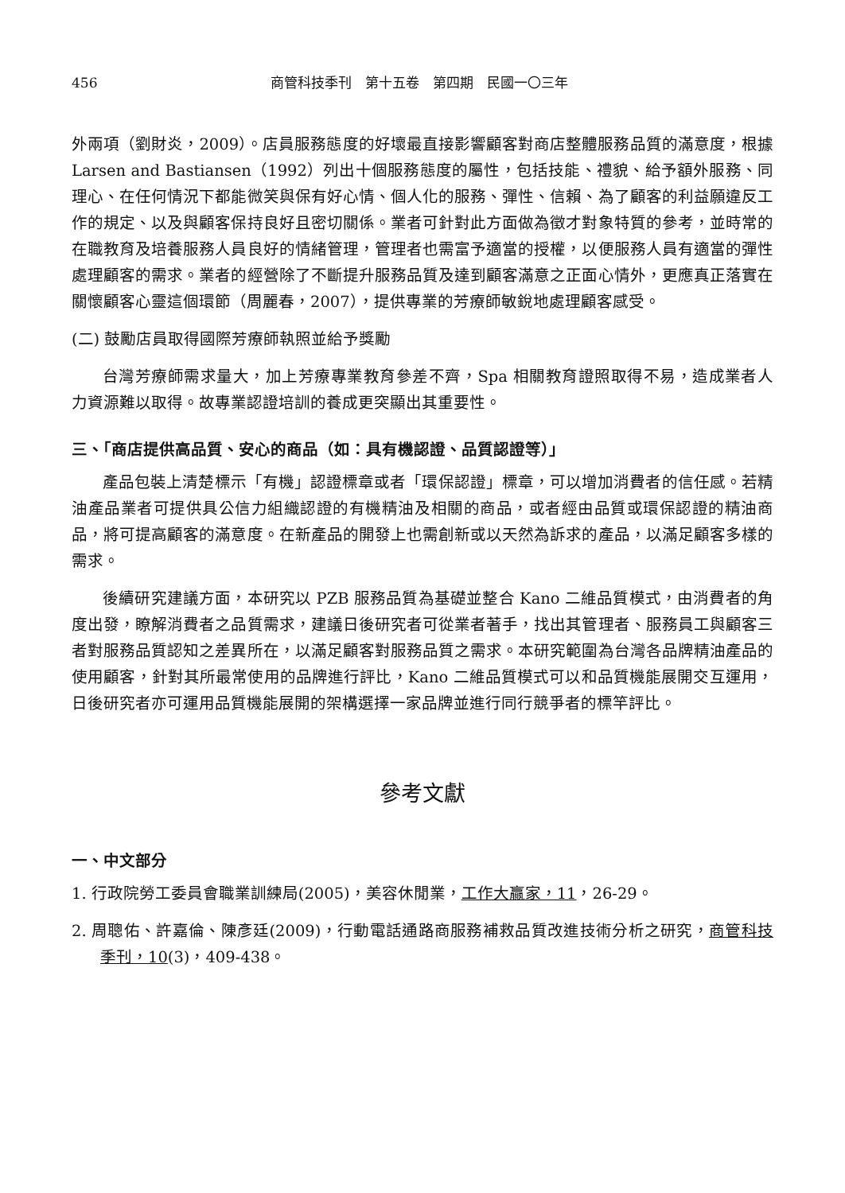456 商管科技季刊　第十五卷　第四期　民國一〇三年
外兩項（劉財炎，2009）。店員服務態度的好壞最直接影響顧客對商店整體服務品質的滿意度，根據 Larsen and Bastiansen（1992）列出十個服務態度的屬性，包括技能、禮貌、給予額外服務、同理心、在任何情況下都能微笑與保有好心情、個人化的服務、彈性、信賴、為了顧客的利益願違反工作的規定、以及與顧客保持良好且密切關係。業者可針對此方面做為徵才對象特質的參考，並時常的在職教育及培養服務人員良好的情緒管理，管理者也需富予適當的授權，以便服務人員有適當的彈性處理顧客的需求。業者的經營除了不斷提升服務品質及達到顧客滿意之正面心情外，更應真正落實在關懷顧客心靈這個環節（周麗春，2007），提供專業的芳療師敏銳地處理顧客感受。
(二) 鼓勵店員取得國際芳療師執照並給予獎勵
台灣芳療師需求量大，加上芳療專業教育參差不齊，Spa 相關教育證照取得不易，造成業者人力資源難以取得。故專業認證培訓的養成更突顯出其重要性。
三、「商店提供高品質、安心的商品（如：具有機認證、品質認證等）」
產品包裝上清楚標示「有機」認證標章或者「環保認證」標章，可以增加消費者的信任感。若精油產品業者可提供具公信力組織認證的有機精油及相關的商品，或者經由品質或環保認證的精油商品，將可提高顧客的滿意度。在新產品的開發上也需創新或以天然為訴求的產品，以滿足顧客多樣的需求。
後續研究建議方面，本研究以 PZB 服務品質為基礎並整合 Kano 二維品質模式，由消費者的角度出發，瞭解消費者之品質需求，建議日後研究者可從業者著手，找出其管理者、服務員工與顧客三者對服務品質認知之差異所在，以滿足顧客對服務品質之需求。本研究範圍為台灣各品牌精油產品的使用顧客，針對其所最常使用的品牌進行評比，Kano 二維品質模式可以和品質機能展開交互運用，日後研究者亦可運用品質機能展開的架構選擇一家品牌並進行同行競爭者的標竿評比。
參考文獻
一、中文部分
1. 行政院勞工委員會職業訓練局(2005)，美容休閒業，工作大贏家，11，26-29。
2. 周聰佑、許嘉倫、陳彥廷(2009)，行動電話通路商服務補救品質改進技術分析之研究，商管科技季刊，10(3)，409-438。